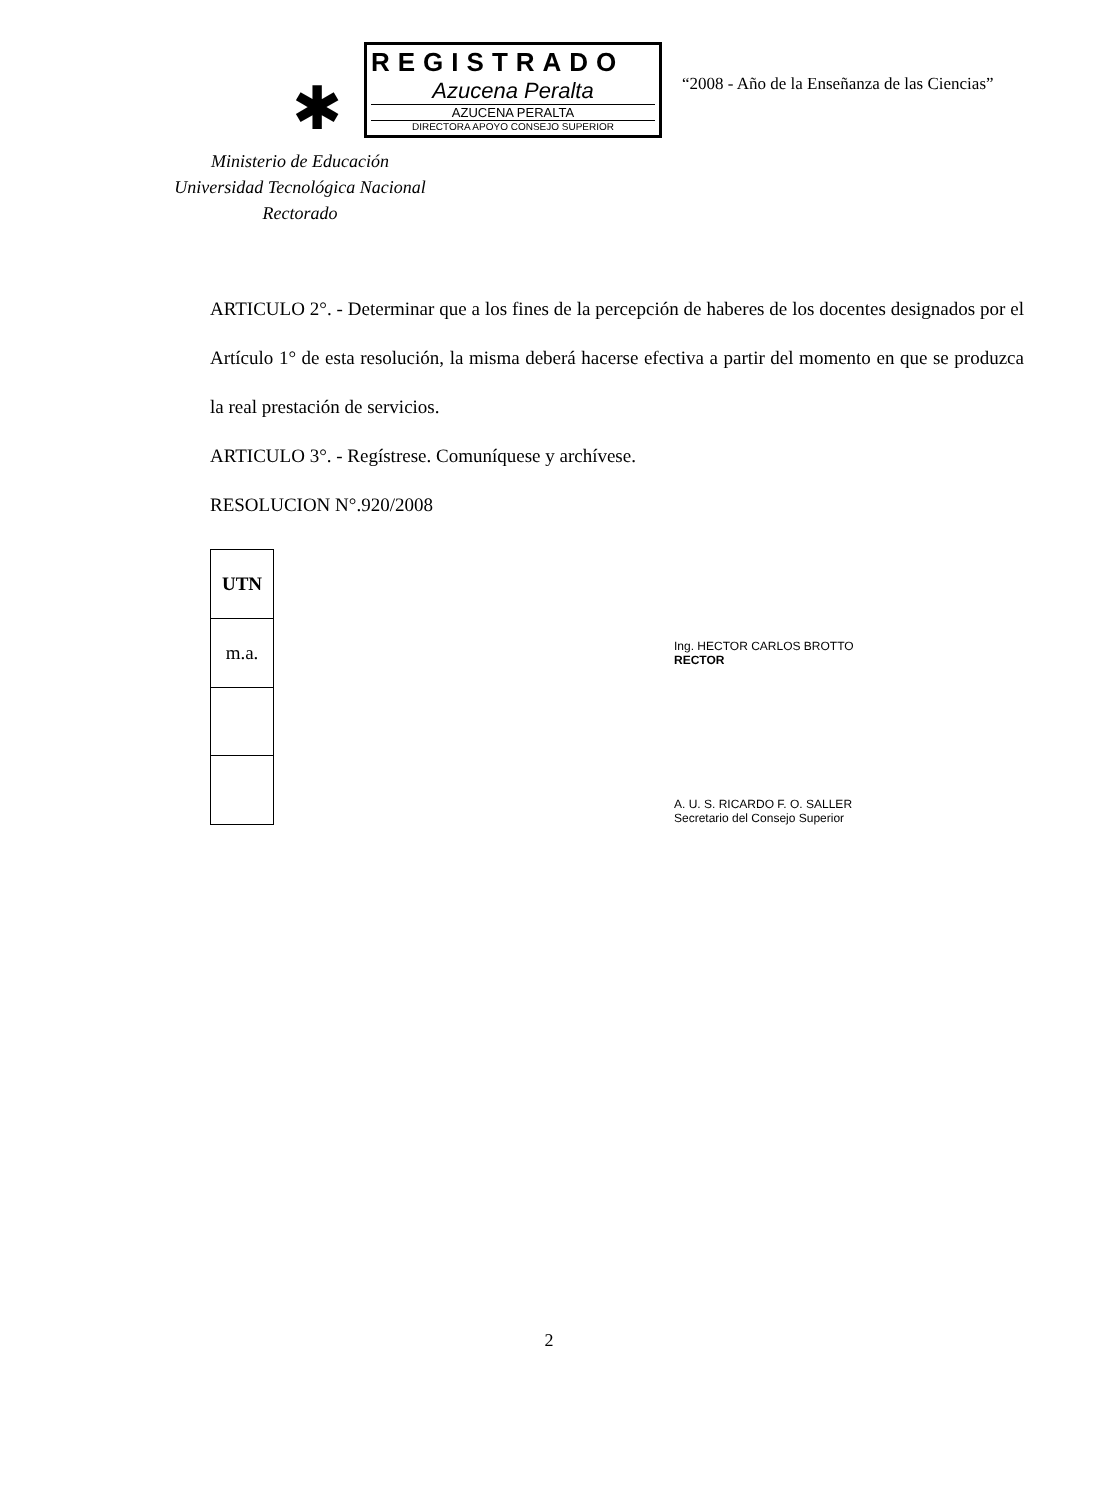✱
REGISTRADO
Azucena Peralta
AZUCENA PERALTA
DIRECTORA APOYO CONSEJO SUPERIOR
“2008 - Año de la Enseñanza de las Ciencias”
Ministerio de Educación
Universidad Tecnológica Nacional
Rectorado
ARTICULO 2°. - Determinar que a los fines de la percepción de haberes de los docentes designados por el Artículo 1° de esta resolución, la misma deberá hacerse efectiva a partir del momento en que se produzca la real prestación de servicios.
ARTICULO 3°. - Regístrese. Comuníquese y archívese.
RESOLUCION N°.920/2008
| UTN |
| m.a. |
Ing. HECTOR CARLOS BROTTO
RECTOR
A. U. S. RICARDO F. O. SALLER
Secretario del Consejo Superior
2